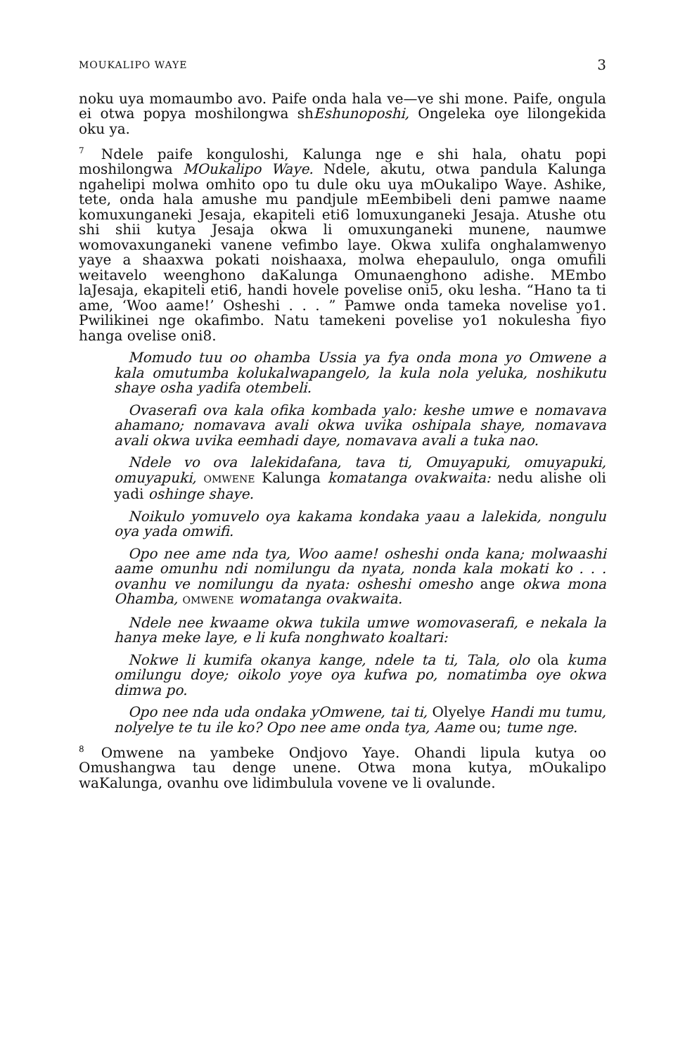MOUKALIPO WAYE 3
noku uya momaumbo avo. Paife onda hala ve—ve shi mone. Paife, ongula ei otwa popya moshilongwa shEshunoposhi, Ongeleka oye lilongekida oku ya.
<sup>7</sup> Ndele paife konguloshi, Kalunga nge e shi hala, ohatu popi moshilongwa MOukalipo Waye. Ndele, akutu, otwa pandula Kalunga ngahelipi molwa omhito opo tu dule oku uya mOukalipo Waye. Ashike, tete, onda hala amushe mu pandjule mEembibeli deni pamwe naame komuxunganeki Jesaja, ekapiteli eti6 lomuxunganeki Jesaja. Atushe otu shi shii kutya Jesaja okwa li omuxunganeki munene, naumwe womovaxunganeki vanene vefimbo laye. Okwa xulifa onghalamwenyo yaye a shaaxwa pokati noishaaxa, molwa ehepaululo, onga omufili weitavelo weenghono daKalunga Omunaenghono adishe. MEmbo laJesaja, ekapiteli eti6, handi hovele povelise oni5, oku lesha. “Hano ta ti ame, ‘Woo aame!’ Osheshi . . . ” Pamwe onda tameka novelise yo1. Pwilikinei nge okafimbo. Natu tamekeni povelise yo1 nokulesha fiyo hanga ovelise oni8.
Momudo tuu oo ohamba Ussia ya fya onda mona yo Omwene a kala omutumba kolukalwapangelo, la kula nola yeluka, noshikutu shaye osha yadifa otembeli.
Ovaserafi ova kala ofika kombada yalo: keshe umwe e nomavava ahamano; nomavava avali okwa uvika oshipala shaye, nomavava avali okwa uvika eemhadi daye, nomavava avali a tuka nao.
Ndele vo ova lalekidafana, tava ti, Omuyapuki, omuyapuki, omuyapuki, OMWENE Kalunga komatanga ovakwaita: nedu alishe oli yadi oshinge shaye.
Noikulo yomuvelo oya kakama kondaka yaau a lalekida, nongulu oya yada omwifi.
Opo nee ame nda tya, Woo aame! osheshi onda kana; molwaashi aame omunhu ndi nomilungu da nyata, nonda kala mokati ko . . . ovanhu ve nomilungu da nyata: osheshi omesho ange okwa mona Ohamba, OMWENE womatanga ovakwaita.
Ndele nee kwaame okwa tukila umwe womovaserafi, e nekala la hanya meke laye, e li kufa nonghwato koaltari:
Nokwe li kumifa okanya kange, ndele ta ti, Tala, olo ola kuma omilungu doye; oikolo yoye oya kufwa po, nomatimba oye okwa dimwa po.
Opo nee nda uda ondaka yOmwene, tai ti, Olyelye Handi mu tumu, nolyelye te tu ile ko? Opo nee ame onda tya, Aame ou; tume nge.
<sup>8</sup> Omwene na yambeke Ondjovo Yaye. Ohandi lipula kutya oo Omushangwa tau denge unene. Otwa mona kutya, mOukalipo waKalunga, ovanhu ove lidimbulula vovene ve li ovalunde.